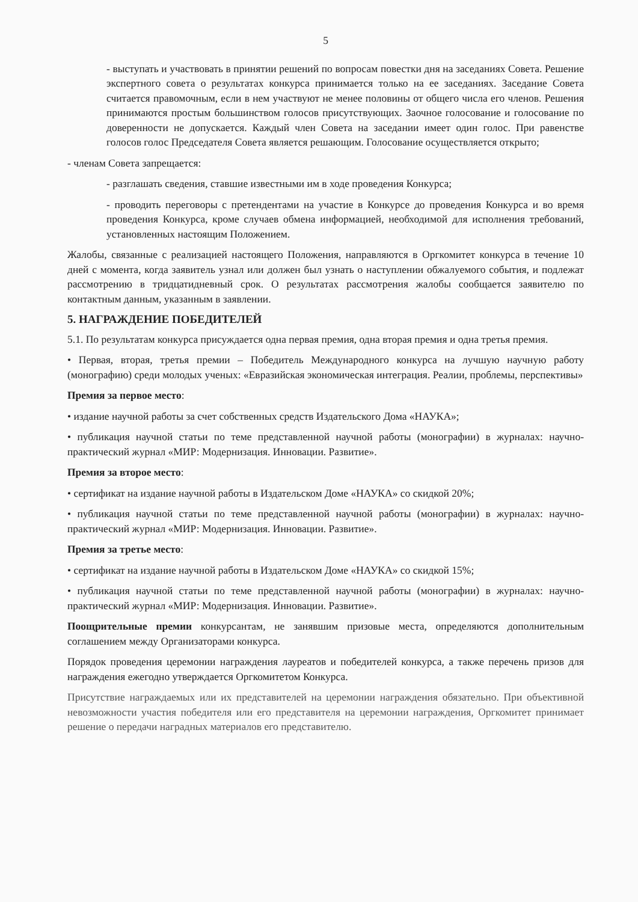5
- выступать и участвовать в принятии решений по вопросам повестки дня на заседаниях Совета. Решение экспертного совета о результатах конкурса принимается только на ее заседаниях. Заседание Совета считается правомочным, если в нем участвуют не менее половины от общего числа его членов. Решения принимаются простым большинством голосов присутствующих. Заочное голосование и голосование по доверенности не допускается. Каждый член Совета на заседании имеет один голос. При равенстве голосов голос Председателя Совета является решающим. Голосование осуществляется открыто;
- членам Совета запрещается:
- разглашать сведения, ставшие известными им в ходе проведения Конкурса;
- проводить переговоры с претендентами на участие в Конкурсе до проведения Конкурса и во время проведения Конкурса, кроме случаев обмена информацией, необходимой для исполнения требований, установленных настоящим Положением.
Жалобы, связанные с реализацией настоящего Положения, направляются в Оргкомитет конкурса в течение 10 дней с момента, когда заявитель узнал или должен был узнать о наступлении обжалуемого события, и подлежат рассмотрению в тридцатидневный срок. О результатах рассмотрения жалобы сообщается заявителю по контактным данным, указанным в заявлении.
5. НАГРАЖДЕНИЕ ПОБЕДИТЕЛЕЙ
5.1. По результатам конкурса присуждается одна первая премия, одна вторая премия и одна третья премия.
• Первая, вторая, третья премии – Победитель Международного конкурса на лучшую научную работу (монографию) среди молодых ученых: «Евразийская экономическая интеграция. Реалии, проблемы, перспективы»
Премия за первое место:
• издание научной работы за счет собственных средств Издательского Дома «НАУКА»;
• публикация научной статьи по теме представленной научной работы (монографии) в журналах: научно-практический журнал «МИР: Модернизация. Инновации. Развитие».
Премия за второе место:
• сертификат на издание научной работы в Издательском Доме «НАУКА» со скидкой 20%;
• публикация научной статьи по теме представленной научной работы (монографии) в журналах: научно-практический журнал «МИР: Модернизация. Инновации. Развитие».
Премия за третье место:
• сертификат на издание научной работы в Издательском Доме «НАУКА» со скидкой 15%;
• публикация научной статьи по теме представленной научной работы (монографии) в журналах: научно-практический журнал «МИР: Модернизация. Инновации. Развитие».
Поощрительные премии конкурсантам, не занявшим призовые места, определяются дополнительным соглашением между Организаторами конкурса.
Порядок проведения церемонии награждения лауреатов и победителей конкурса, а также перечень призов для награждения ежегодно утверждается Оргкомитетом Конкурса.
Присутствие награждаемых или их представителей на церемонии награждения обязательно. При объективной невозможности участия победителя или его представителя на церемонии награждения, Оргкомитет принимает решение о передачи наградных материалов его представителю.